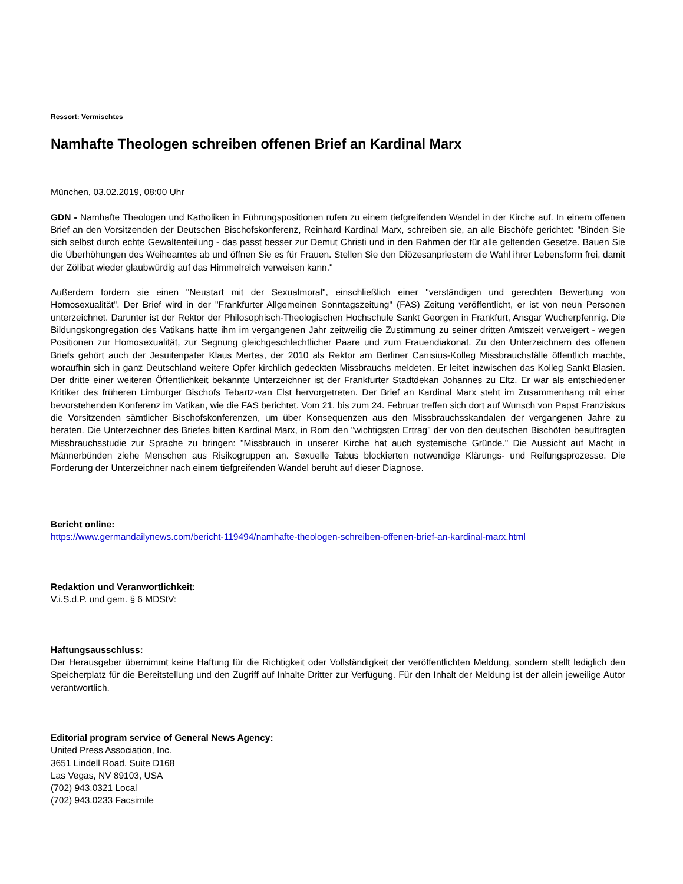Ressort: Vermischtes
Namhafte Theologen schreiben offenen Brief an Kardinal Marx
München, 03.02.2019, 08:00 Uhr
GDN - Namhafte Theologen und Katholiken in Führungspositionen rufen zu einem tiefgreifenden Wandel in der Kirche auf. In einem offenen Brief an den Vorsitzenden der Deutschen Bischofskonferenz, Reinhard Kardinal Marx, schreiben sie, an alle Bischöfe gerichtet: "Binden Sie sich selbst durch echte Gewaltenteilung - das passt besser zur Demut Christi und in den Rahmen der für alle geltenden Gesetze. Bauen Sie die Überhöhungen des Weiheamtes ab und öffnen Sie es für Frauen. Stellen Sie den Diözesanpriestern die Wahl ihrer Lebensform frei, damit der Zölibat wieder glaubwürdig auf das Himmelreich verweisen kann."
Außerdem fordern sie einen "Neustart mit der Sexualmoral", einschließlich einer "verständigen und gerechten Bewertung von Homosexualität". Der Brief wird in der "Frankfurter Allgemeinen Sonntagszeitung" (FAS) Zeitung veröffentlicht, er ist von neun Personen unterzeichnet. Darunter ist der Rektor der Philosophisch-Theologischen Hochschule Sankt Georgen in Frankfurt, Ansgar Wucherpfennig. Die Bildungskongregation des Vatikans hatte ihm im vergangenen Jahr zeitweilig die Zustimmung zu seiner dritten Amtszeit verweigert - wegen Positionen zur Homosexualität, zur Segnung gleichgeschlechtlicher Paare und zum Frauendiakonat. Zu den Unterzeichnern des offenen Briefs gehört auch der Jesuitenpater Klaus Mertes, der 2010 als Rektor am Berliner Canisius-Kolleg Missbrauchsfälle öffentlich machte, woraufhin sich in ganz Deutschland weitere Opfer kirchlich gedeckten Missbrauchs meldeten. Er leitet inzwischen das Kolleg Sankt Blasien. Der dritte einer weiteren Öffentlichkeit bekannte Unterzeichner ist der Frankfurter Stadtdekan Johannes zu Eltz. Er war als entschiedener Kritiker des früheren Limburger Bischofs Tebartz-van Elst hervorgetreten. Der Brief an Kardinal Marx steht im Zusammenhang mit einer bevorstehenden Konferenz im Vatikan, wie die FAS berichtet. Vom 21. bis zum 24. Februar treffen sich dort auf Wunsch von Papst Franziskus die Vorsitzenden sämtlicher Bischofskonferenzen, um über Konsequenzen aus den Missbrauchsskandalen der vergangenen Jahre zu beraten. Die Unterzeichner des Briefes bitten Kardinal Marx, in Rom den "wichtigsten Ertrag" der von den deutschen Bischöfen beauftragten Missbrauchsstudie zur Sprache zu bringen: "Missbrauch in unserer Kirche hat auch systemische Gründe." Die Aussicht auf Macht in Männerbünden ziehe Menschen aus Risikogruppen an. Sexuelle Tabus blockierten notwendige Klärungs- und Reifungsprozesse. Die Forderung der Unterzeichner nach einem tiefgreifenden Wandel beruht auf dieser Diagnose.
Bericht online:
https://www.germandailynews.com/bericht-119494/namhafte-theologen-schreiben-offenen-brief-an-kardinal-marx.html
Redaktion und Veranwortlichkeit:
V.i.S.d.P. und gem. § 6 MDStV:
Haftungsausschluss:
Der Herausgeber übernimmt keine Haftung für die Richtigkeit oder Vollständigkeit der veröffentlichten Meldung, sondern stellt lediglich den Speicherplatz für die Bereitstellung und den Zugriff auf Inhalte Dritter zur Verfügung. Für den Inhalt der Meldung ist der allein jeweilige Autor verantwortlich.
Editorial program service of General News Agency:
United Press Association, Inc.
3651 Lindell Road, Suite D168
Las Vegas, NV 89103, USA
(702) 943.0321 Local
(702) 943.0233 Facsimile